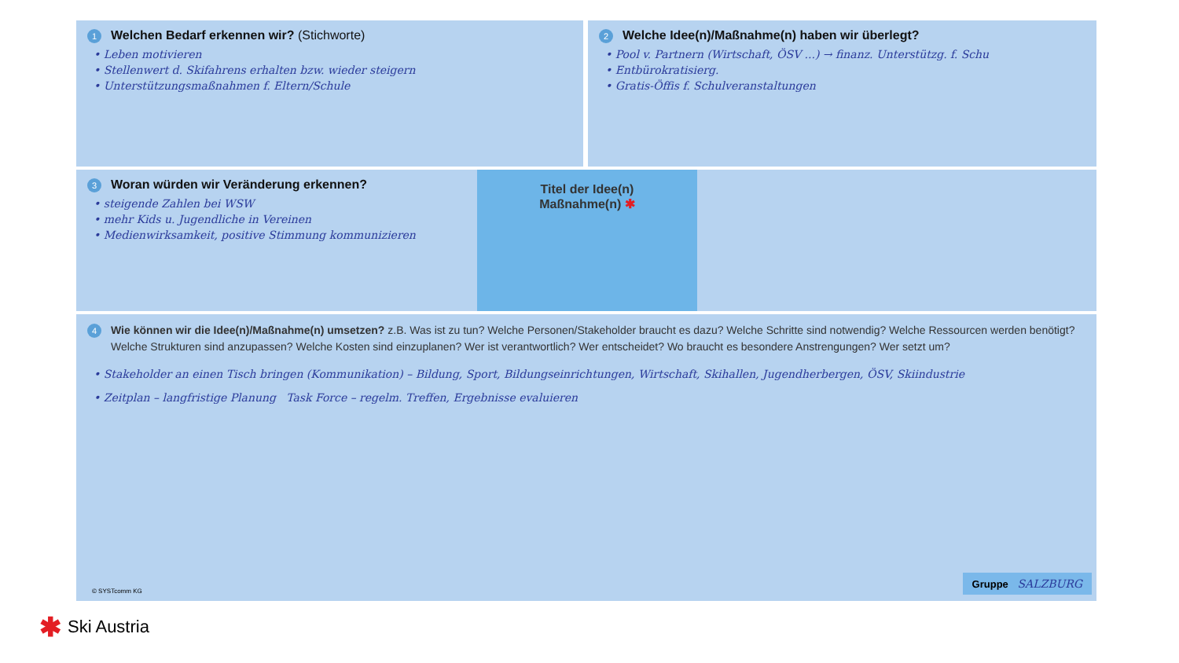1 Welchen Bedarf erkennen wir? (Stichworte)
• Leben motivieren
• Stellenwert d. Skifahrens erhalten bzw. wieder steigern
• Unterstützungsmaßnahmen f. Eltern/Schule
2 Welche Idee(n)/Maßnahme(n) haben wir überlegt?
• Pool v. Partnern (Wirtschaft, ÖSV ...) → finanz. Unterstützg. f. Schu
• Entbürokratisierg.
• Gratis-Öffis f. Schulveranstaltungen
3 Woran würden wir Veränderung erkennen?
• steigende Zahlen bei WSW
• mehr Kids u. Jugendliche in Vereinen
• Medienwirksamkeit, positive Stimmung kommunizieren
Titel der Idee(n)
Maßnahme(n) ✱
4 Wie können wir die Idee(n)/Maßnahme(n) umsetzen? z.B. Was ist zu tun? Welche Personen/Stakeholder braucht es dazu? Welche Schritte sind notwendig? Welche Ressourcen werden benötigt? Welche Strukturen sind anzupassen? Welche Kosten sind einzuplanen? Wer ist verantwortlich? Wer entscheidet? Wo braucht es besondere Anstrengungen? Wer setzt um?
• Stakeholder an einen Tisch bringen (Kommunikation) – Bildung, Sport, Bildungseinrichtungen, Wirtschaft, Skihallen, Jugendherbergen, ÖSV, Skiindustrie
• Zeitplan – langfristige Planung Task Force – regelm. Treffen, Ergebnisse evaluieren
© SYSTcomm KG Gruppe SALZBURG
✱ Ski Austria